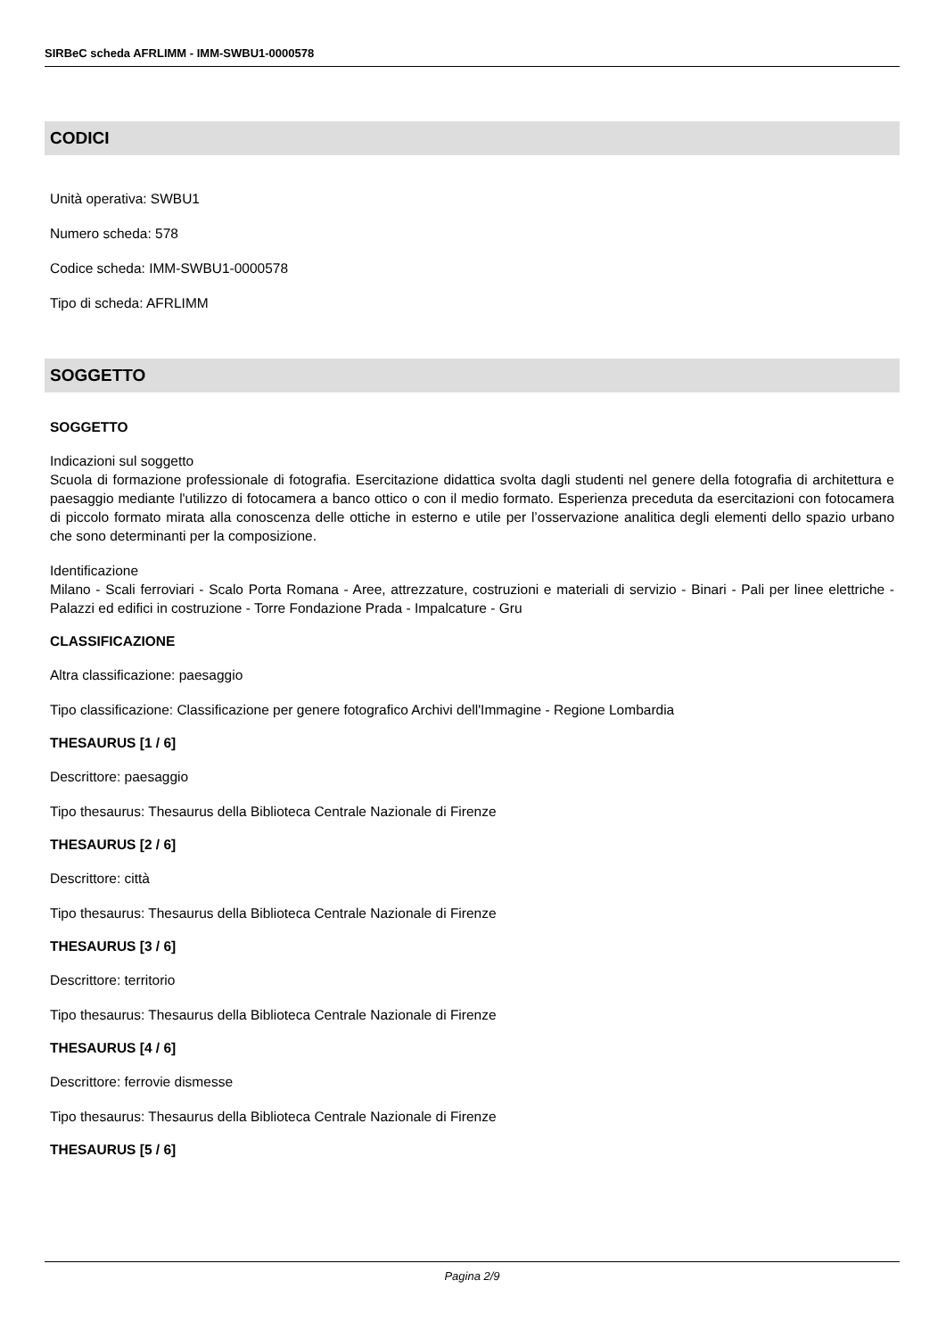SIRBeC scheda AFRLIMM - IMM-SWBU1-0000578
CODICI
Unità operativa: SWBU1
Numero scheda: 578
Codice scheda: IMM-SWBU1-0000578
Tipo di scheda: AFRLIMM
SOGGETTO
SOGGETTO
Indicazioni sul soggetto
Scuola di formazione professionale di fotografia. Esercitazione didattica svolta dagli studenti nel genere della fotografia di architettura e paesaggio mediante l'utilizzo di fotocamera a banco ottico o con il medio formato. Esperienza preceduta da esercitazioni con fotocamera di piccolo formato mirata alla conoscenza delle ottiche in esterno e utile per l’osservazione analitica degli elementi dello spazio urbano che sono determinanti per la composizione.
Identificazione
Milano - Scali ferroviari - Scalo Porta Romana - Aree, attrezzature, costruzioni e materiali di servizio - Binari - Pali per linee elettriche - Palazzi ed edifici in costruzione - Torre Fondazione Prada - Impalcature - Gru
CLASSIFICAZIONE
Altra classificazione: paesaggio
Tipo classificazione: Classificazione per genere fotografico Archivi dell'Immagine - Regione Lombardia
THESAURUS [1 / 6]
Descrittore: paesaggio
Tipo thesaurus: Thesaurus della Biblioteca Centrale Nazionale di Firenze
THESAURUS [2 / 6]
Descrittore: città
Tipo thesaurus: Thesaurus della Biblioteca Centrale Nazionale di Firenze
THESAURUS [3 / 6]
Descrittore: territorio
Tipo thesaurus: Thesaurus della Biblioteca Centrale Nazionale di Firenze
THESAURUS [4 / 6]
Descrittore: ferrovie dismesse
Tipo thesaurus: Thesaurus della Biblioteca Centrale Nazionale di Firenze
THESAURUS [5 / 6]
Pagina 2/9